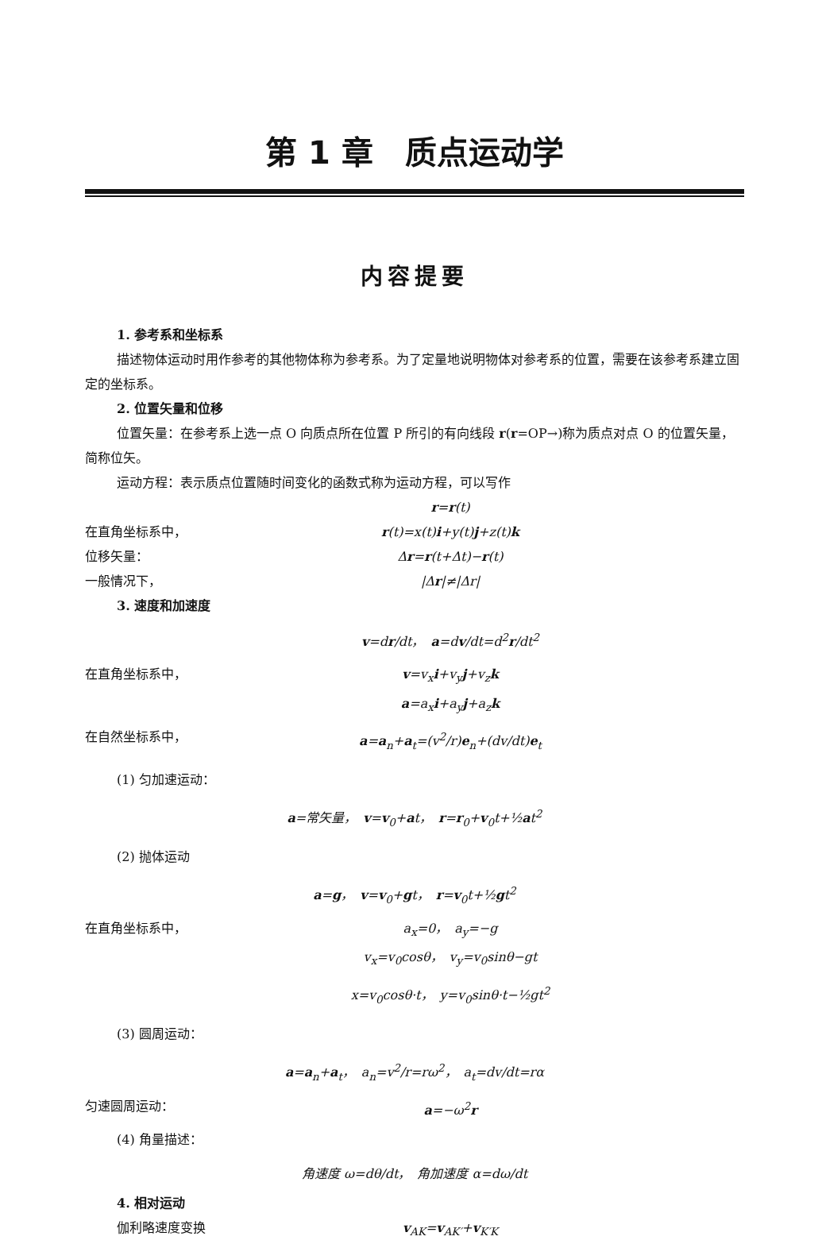第 1 章　质点运动学
内容提要
1. 参考系和坐标系
描述物体运动时用作参考的其他物体称为参考系。为了定量地说明物体对参考系的位置，需要在该参考系建立固定的坐标系。
2. 位置矢量和位移
位置矢量：在参考系上选一点 O 向质点所在位置 P 所引的有向线段 r(r=OP→)称为质点对点 O 的位置矢量，简称位矢。
运动方程：表示质点位置随时间变化的函数式称为运动方程，可以写作
r=r(t)
在直角坐标系中， r(t)=x(t)i+y(t)j+z(t)k
位移矢量： Δr=r(t+Δt)−r(t)
一般情况下， |Δr|≠|Δr|
3. 速度和加速度
v=dr/dt，　a=dv/dt=d<sup>2</sup>r/dt<sup>2</sup>
在直角坐标系中， v=v<sub>x</sub>i+v<sub>y</sub>j+v<sub>z</sub>k
a=a<sub>x</sub>i+a<sub>y</sub>j+a<sub>z</sub>k
在自然坐标系中， a=a<sub>n</sub>+a<sub>t</sub>=(v<sup>2</sup>/r)e<sub>n</sub>+(dv/dt)e<sub>t</sub>
(1) 匀加速运动：
a=常矢量，　v=v<sub>0</sub>+at，　r=r<sub>0</sub>+v<sub>0</sub>t+½at<sup>2</sup>
(2) 抛体运动
a=g，　v=v<sub>0</sub>+gt，　r=v<sub>0</sub>t+½gt<sup>2</sup>
在直角坐标系中， a<sub>x</sub>=0，　a<sub>y</sub>=−g
v<sub>x</sub>=v<sub>0</sub>cosθ，　v<sub>y</sub>=v<sub>0</sub>sinθ−gt
x=v<sub>0</sub>cosθ·t，　y=v<sub>0</sub>sinθ·t−½gt<sup>2</sup>
(3) 圆周运动：
a=a<sub>n</sub>+a<sub>t</sub>，　a<sub>n</sub>=v<sup>2</sup>/r=rω<sup>2</sup>，　a<sub>t</sub>=dv/dt=rα
匀速圆周运动： a=−ω<sup>2</sup>r
(4) 角量描述：
角速度 ω=dθ/dt，　角加速度 α=dω/dt
4. 相对运动
伽利略速度变换 v<sub>AK</sub>=v<sub>AK′</sub>+v<sub>K′K</sub>